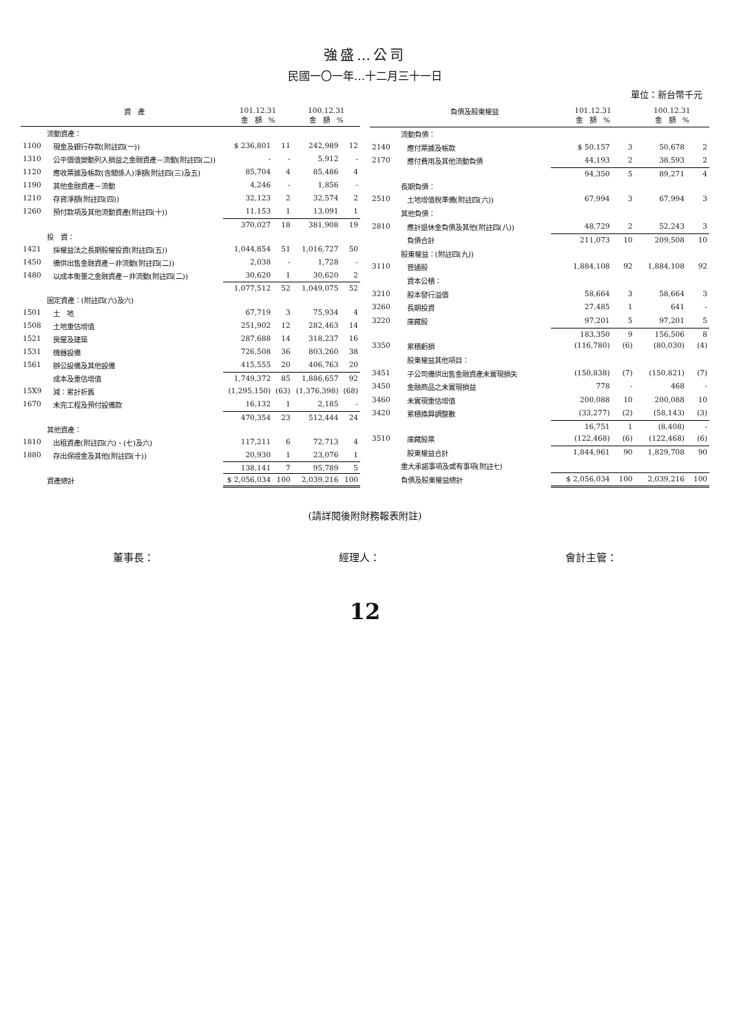強盛…公司
民國一〇一年…十二月三十一日
單位：新台幣千元
| | 資 產 | 101.12.31 金 額 % | | 100.12.31 金 額 % | |
| --- | --- | --- | --- | --- | --- |
| | 流動資產： | | | | |
| 1100 | 現金及銀行存款(附註四(一)) | $ 236,801 | 11 | 242,989 | 12 |
| 1310 | 公平價值變動列入損益之金融資產－流動(附註四(二)) | - | - | 5,912 | - |
| 1120 | 應收票據及帳款(含關係人)淨額(附註四(三)及五) | 85,704 | 4 | 85,486 | 4 |
| 1190 | 其他金融資產－流動 | 4,246 | - | 1,856 | - |
| 1210 | 存貨淨額(附註四(四)) | 32,123 | 2 | 32,574 | 2 |
| 1260 | 預付款項及其他流動資產(附註四(十)) | 11,153 | 1 | 13,091 | 1 |
| | | 370,027 | 18 | 381,908 | 19 |
| | 投 資： | | | | |
| 1421 | 採權益法之長期股權投資(附註四(五)) | 1,044,854 | 51 | 1,016,727 | 50 |
| 1450 | 備供出售金融資產－非流動(附註四(二)) | 2,038 | - | 1,728 | - |
| 1480 | 以成本衡量之金融資產－非流動(附註四(二)) | 30,620 | 1 | 30,620 | 2 |
| | | 1,077,512 | 52 | 1,049,075 | 52 |
| | 固定資產：(附註四(六)及六) | | | | |
| 1501 | 土 地 | 67,719 | 3 | 75,934 | 4 |
| 1508 | 土地重估增值 | 251,902 | 12 | 282,463 | 14 |
| 1521 | 房屋及建築 | 287,688 | 14 | 318,237 | 16 |
| 1531 | 機器設備 | 726,508 | 36 | 803,260 | 38 |
| 1561 | 辦公設備及其他設備 | 415,555 | 20 | 406,763 | 20 |
| | 成本及重估增值 | 1,749,372 | 85 | 1,886,657 | 92 |
| 15X9 | 減：累計折舊 | (1,295,150) | (63) | (1,376,398) | (68) |
| 1670 | 未完工程及預付設備款 | 16,132 | 1 | 2,185 | - |
| | | 470,354 | 23 | 512,444 | 24 |
| | 其他資產： | | | | |
| 1810 | 出租資產(附註四(六)、(七)及六) | 117,211 | 6 | 72,713 | 4 |
| 1880 | 存出保證金及其他(附註四(十)) | 20,930 | 1 | 23,076 | 1 |
| | | 138,141 | 7 | 95,789 | 5 |
| | 資產總計 | $ 2,056,034 | 100 | 2,039,216 | 100 |
| | 負債及股東權益 | 101.12.31 金 額 % | | 100.12.31 金 額 % | |
| --- | --- | --- | --- | --- | --- |
| | 流動負債： | | | | |
| 2140 | 應付票據及帳款 | $ 50,157 | 3 | 50,678 | 2 |
| 2170 | 應付費用及其他流動負債 | 44,193 | 2 | 38,593 | 2 |
| | | 94,350 | 5 | 89,271 | 4 |
| | 長期負債： | | | | |
| 2510 | 土地增值稅準備(附註四(六)) | 67,994 | 3 | 67,994 | 3 |
| | 其他負債： | | | | |
| 2810 | 應計退休金負債及其他(附註四(八)) | 48,729 | 2 | 52,243 | 3 |
| | 負債合計 | 211,073 | 10 | 209,508 | 10 |
| | 股東權益：(附註四(九)) | | | | |
| 3110 | 普通股 | 1,884,108 | 92 | 1,884,108 | 92 |
| | 資本公積： | | | | |
| 3210 | 股本發行溢價 | 58,664 | 3 | 58,664 | 3 |
| 3260 | 長期投資 | 27,485 | 1 | 641 | - |
| 3220 | 庫藏股 | 97,201 | 5 | 97,201 | 5 |
| | | 183,350 | 9 | 156,506 | 8 |
| 3350 | 累積虧損 | (116,780) | (6) | (80,030) | (4) |
| | 股東權益其他項目： | | | | |
| 3451 | 子公司備供出售金融資產未實現損失 | (150,838) | (7) | (150,821) | (7) |
| 3450 | 金融商品之未實現損益 | 778 | - | 468 | - |
| 3460 | 未實現重估增值 | 200,088 | 10 | 200,088 | 10 |
| 3420 | 累積換算調整數 | (33,277) | (2) | (58,143) | (3) |
| | | 16,751 | 1 | (8,408) | - |
| 3510 | 庫藏股票 | (122,468) | (6) | (122,468) | (6) |
| | 股東權益合計 | 1,844,961 | 90 | 1,829,708 | 90 |
| | 重大承諾事項及或有事項(附註七) | | | | |
| | 負債及股東權益總計 | $ 2,056,034 | 100 | 2,039,216 | 100 |
(請詳閱後附財務報表附註)
董事長： 經理人： 會計主管：
12